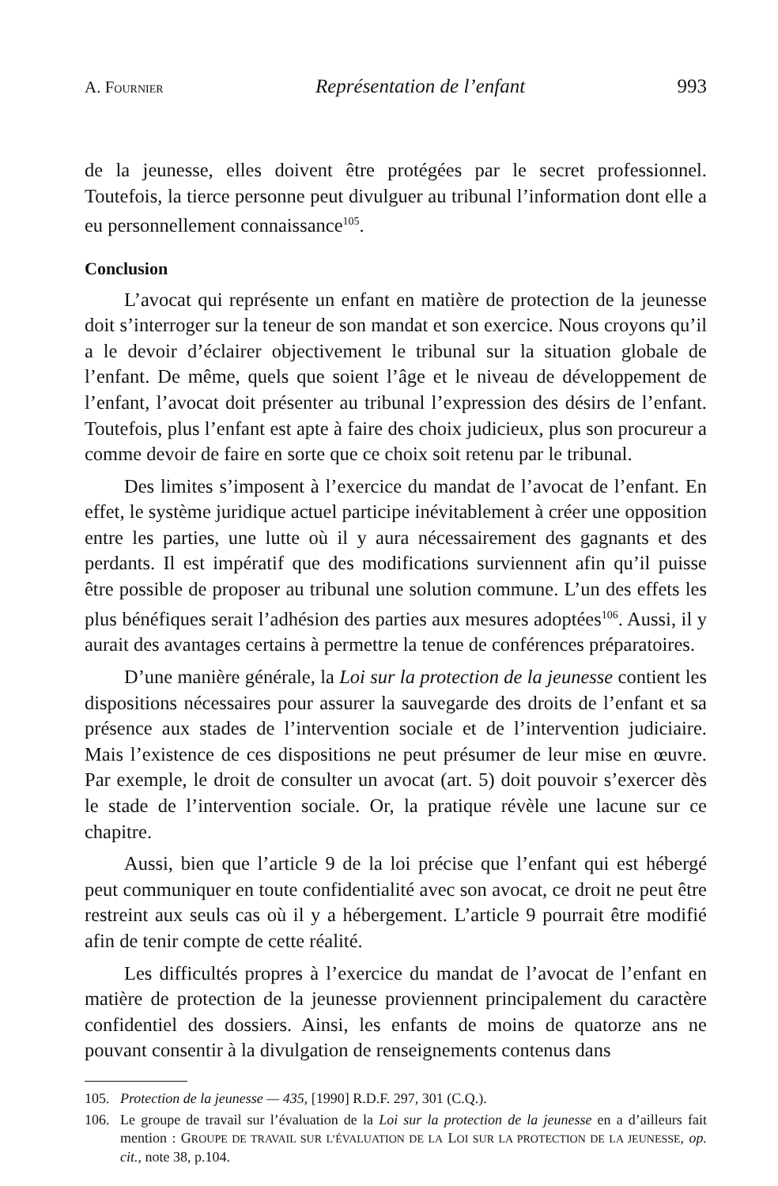A. FOURNIER Représentation de l’enfant 993
de la jeunesse, elles doivent être protégées par le secret professionnel. Toutefois, la tierce personne peut divulguer au tribunal l’information dont elle a eu personnellement connaissance<sup>105</sup>.
Conclusion
L’avocat qui représente un enfant en matière de protection de la jeunesse doit s’interroger sur la teneur de son mandat et son exercice. Nous croyons qu’il a le devoir d’éclairer objectivement le tribunal sur la situation globale de l’enfant. De même, quels que soient l’âge et le niveau de développement de l’enfant, l’avocat doit présenter au tribunal l’expression des désirs de l’enfant. Toutefois, plus l’enfant est apte à faire des choix judicieux, plus son procureur a comme devoir de faire en sorte que ce choix soit retenu par le tribunal.
Des limites s’imposent à l’exercice du mandat de l’avocat de l’enfant. En effet, le système juridique actuel participe inévitablement à créer une opposition entre les parties, une lutte où il y aura nécessairement des gagnants et des perdants. Il est impératif que des modifications surviennent afin qu’il puisse être possible de proposer au tribunal une solution commune. L’un des effets les plus bénéfiques serait l’adhésion des parties aux mesures adoptées<sup>106</sup>. Aussi, il y aurait des avantages certains à permettre la tenue de conférences préparatoires.
D’une manière générale, la Loi sur la protection de la jeunesse contient les dispositions nécessaires pour assurer la sauvegarde des droits de l’enfant et sa présence aux stades de l’intervention sociale et de l’intervention judiciaire. Mais l’existence de ces dispositions ne peut présumer de leur mise en œuvre. Par exemple, le droit de consulter un avocat (art. 5) doit pouvoir s’exercer dès le stade de l’intervention sociale. Or, la pratique révèle une lacune sur ce chapitre.
Aussi, bien que l’article 9 de la loi précise que l’enfant qui est hébergé peut communiquer en toute confidentialité avec son avocat, ce droit ne peut être restreint aux seuls cas où il y a hébergement. L’article 9 pourrait être modifié afin de tenir compte de cette réalité.
Les difficultés propres à l’exercice du mandat de l’avocat de l’enfant en matière de protection de la jeunesse proviennent principalement du caractère confidentiel des dossiers. Ainsi, les enfants de moins de quatorze ans ne pouvant consentir à la divulgation de renseignements contenus dans
105. Protection de la jeunesse — 435, [1990] R.D.F. 297, 301 (C.Q.).
106. Le groupe de travail sur l’évaluation de la Loi sur la protection de la jeunesse en a d’ailleurs fait mention : GROUPE DE TRAVAIL SUR L’ÉVALUATION DE LA LOI SUR LA PROTECTION DE LA JEUNESSE, op. cit., note 38, p.104.